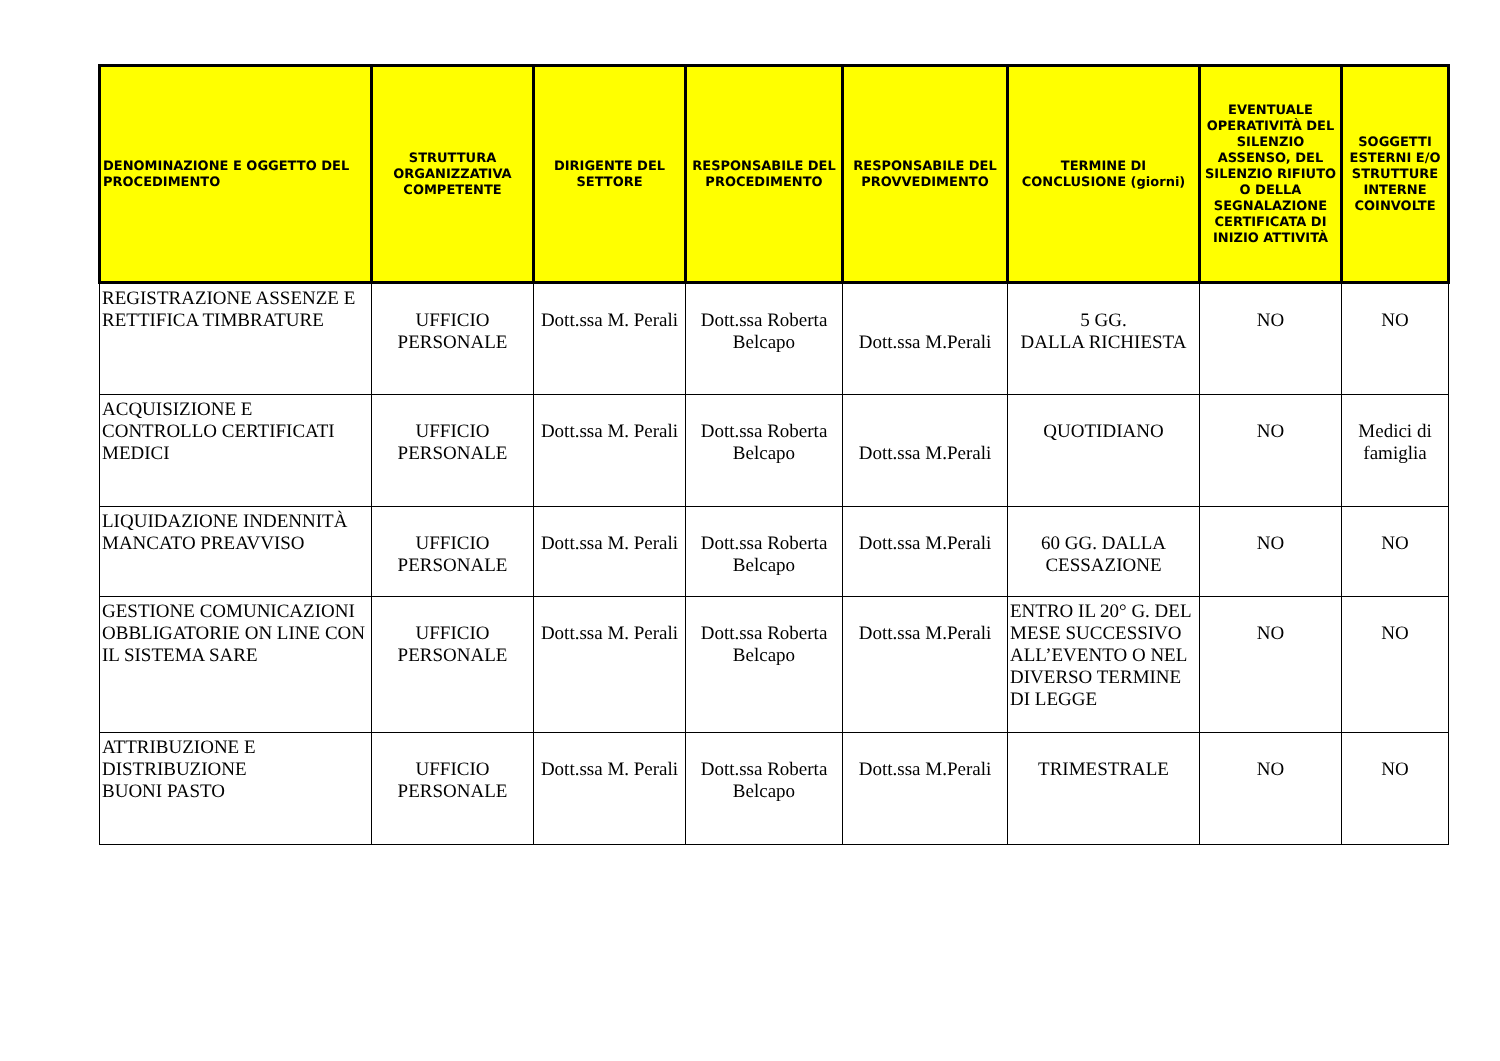| DENOMINAZIONE E OGGETTO DEL PROCEDIMENTO | STRUTTURA ORGANIZZATIVA COMPETENTE | DIRIGENTE DEL SETTORE | RESPONSABILE DEL PROCEDIMENTO | RESPONSABILE DEL PROVVEDIMENTO | TERMINE DI CONCLUSIONE (giorni) | EVENTUALE OPERATIVITÀ DEL SILENZIO ASSENSO, DEL SILENZIO RIFIUTO O DELLA SEGNALAZIONE CERTIFICATA DI INIZIO ATTIVITÀ | SOGGETTI ESTERNI E/O STRUTTURE INTERNE COINVOLTE |
| --- | --- | --- | --- | --- | --- | --- | --- |
| REGISTRAZIONE ASSENZE E RETTIFICA TIMBRATURE | UFFICIO PERSONALE | Dott.ssa M. Perali | Dott.ssa Roberta Belcapo | Dott.ssa M.Perali | 5 GG. DALLA RICHIESTA | NO | NO |
| ACQUISIZIONE E CONTROLLO CERTIFICATI MEDICI | UFFICIO PERSONALE | Dott.ssa M. Perali | Dott.ssa Roberta Belcapo | Dott.ssa M.Perali | QUOTIDIANO | NO | Medici di famiglia |
| LIQUIDAZIONE INDENNITÀ MANCATO PREAVVISO | UFFICIO PERSONALE | Dott.ssa M. Perali | Dott.ssa Roberta Belcapo | Dott.ssa M.Perali | 60 GG. DALLA CESSAZIONE | NO | NO |
| GESTIONE COMUNICAZIONI OBBLIGATORIE ON LINE CON IL SISTEMA SARE | UFFICIO PERSONALE | Dott.ssa M. Perali | Dott.ssa Roberta Belcapo | Dott.ssa M.Perali | ENTRO IL 20° G. DEL MESE SUCCESSIVO ALL’EVENTO O NEL DIVERSO TERMINE DI LEGGE | NO | NO |
| ATTRIBUZIONE E DISTRIBUZIONE BUONI PASTO | UFFICIO PERSONALE | Dott.ssa M. Perali | Dott.ssa Roberta Belcapo | Dott.ssa M.Perali | TRIMESTRALE | NO | NO |